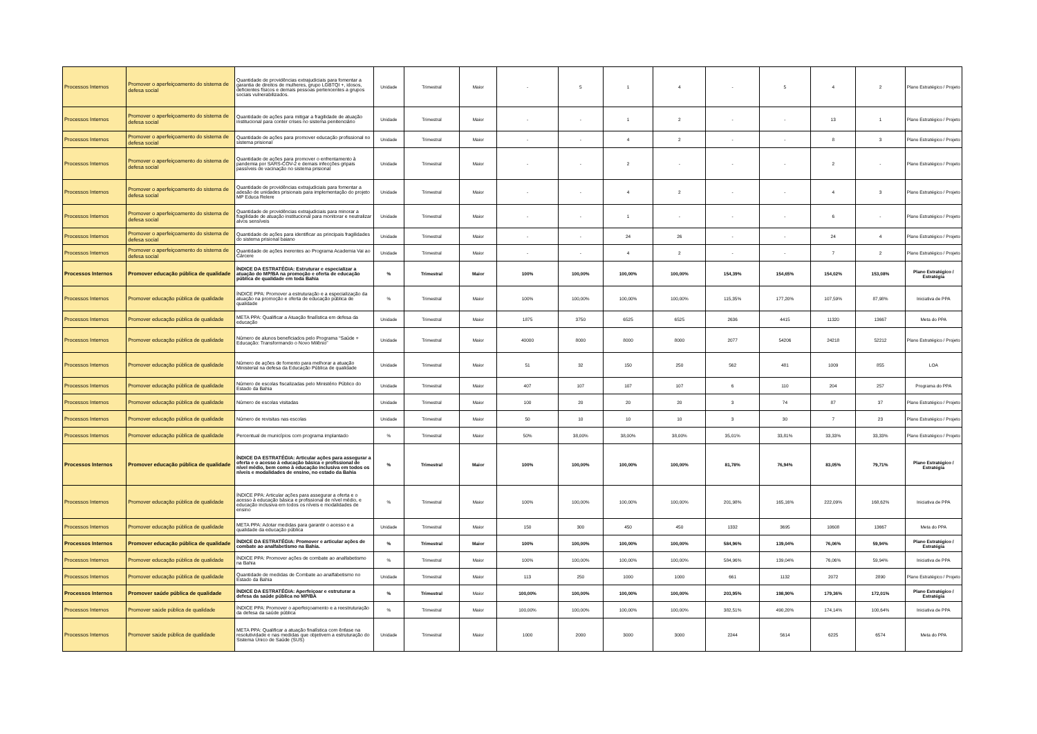| Processos Internos | Promover o aperfeiçoamento do sistema de defesa social | Quantidade de providências extrajudiciais para fomentar a garantia de direitos de mulheres, grupo LGBTQI +, idosos, deficientes físicos e demais pessoas pertencentes a grupos sociais vulnerabilizados. | Unidade | Trimestral | Maior | - | 5 | 1 | 4 | - | 5 | 4 | 2 | Plano Estratégico / Projeto |
| Processos Internos | Promover o aperfeiçoamento do sistema de defesa social | Quantidade de ações para mitigar a fragilidade de atuação institucional para conter crises no sistema penitenciário | Unidade | Trimestral | Maior | - | - | 1 | 2 | - | - | 13 | 1 | Plano Estratégico / Projeto |
| Processos Internos | Promover o aperfeiçoamento do sistema de defesa social | Quantidade de ações para promover educação profissional no sistema prisional | Unidade | Trimestral | Maior | - | - | 4 | 2 | - | - | 8 | 3 | Plano Estratégico / Projeto |
| Processos Internos | Promover o aperfeiçoamento do sistema de defesa social | Quantidade de ações para promover o enfrentamento à pandemia por SARS-COV-2 e demais infecções gripais passíveis de vacinação no sistema prisional | Unidade | Trimestral | Maior | - | - | 2 | - | - | - | 2 | - | Plano Estratégico / Projeto |
| Processos Internos | Promover o aperfeiçoamento do sistema de defesa social | Quantidade de providências extrajudiciais para fomentar a adesão de unidades prisionais para implementação do projeto MP Educa Relere | Unidade | Trimestral | Maior | - | - | 4 | 2 | - | - | 4 | 3 | Plano Estratégico / Projeto |
| Processos Internos | Promover o aperfeiçoamento do sistema de defesa social | Quantidade de providências extrajudiciais para minorar a fragilidade de atuação institucional para monitorar e neutralizar alvos sensíveis | Unidade | Trimestral | Maior | - | - | 1 | - | - | - | 6 | - | Plano Estratégico / Projeto |
| Processos Internos | Promover o aperfeiçoamento do sistema de defesa social | Quantidade de ações para identificar as principais fragilidades do sistema prisional baiano | Unidade | Trimestral | Maior | - | - | 24 | 26 | - | - | 24 | 4 | Plano Estratégico / Projeto |
| Processos Internos | Promover o aperfeiçoamento do sistema de defesa social | Quantidade de ações inerentes ao Programa Academia Vai ao Cárcere | Unidade | Trimestral | Maior | - | - | 4 | 2 | - | - | 7 | 2 | Plano Estratégico / Projeto |
| Processos Internos | Promover educação pública de qualidade | ÍNDICE DA ESTRATÉGIA: Estruturar e especializar a atuação do MP/BA na promoção e oferta de educação pública de qualidade em toda Bahia | % | Trimestral | Maior | 100% | 100,00% | 100,00% | 100,00% | 154,39% | 154,65% | 154,02% | 153,08% | Plano Estratégico / Estratégia |
| Processos Internos | Promover educação pública de qualidade | ÍNDICE PPA: Promover a estruturação e a especialização da atuação na promoção e oferta de educação pública de qualidade | % | Trimestral | Maior | 100% | 100,00% | 100,00% | 100,00% | 115,35% | 177,20% | 107,59% | 87,98% | Iniciativa de PPA |
| Processos Internos | Promover educação pública de qualidade | META PPA: Qualificar a Atuação finalística em defesa da educação | Unidade | Trimestral | Maior | 1875 | 3750 | 6525 | 6525 | 2636 | 4415 | 11320 | 13667 | Meta do PPA |
| Processos Internos | Promover educação pública de qualidade | Número de alunos beneficiados pelo Programa “Saúde + Educação: Transformando o Novo Milênio” | Unidade | Trimestral | Maior | 40000 | 8000 | 8000 | 8000 | 2077 | 54206 | 24218 | 52212 | Plano Estratégico / Projeto |
| Processos Internos | Promover educação pública de qualidade | Número de ações de fomento para melhorar a atuação Ministerial na defesa da Educação Pública de qualidade | Unidade | Trimestral | Maior | 51 | 32 | 150 | 250 | 562 | 481 | 1009 | 855 | LOA |
| Processos Internos | Promover educação pública de qualidade | Número de escolas fiscalizadas pelo Ministério Público do Estado da Bahia | Unidade | Trimestral | Maior | 407 | 107 | 107 | 107 | 6 | 110 | 204 | 257 | Programa do PPA |
| Processos Internos | Promover educação pública de qualidade | Número de escolas visitadas | Unidade | Trimestral | Maior | 100 | 20 | 20 | 20 | 3 | 74 | 87 | 37 | Plano Estratégico / Projeto |
| Processos Internos | Promover educação pública de qualidade | Número de revisitas nas escolas | Unidade | Trimestral | Maior | 50 | 10 | 10 | 10 | 3 | 30 | 7 | 23 | Plano Estratégico / Projeto |
| Processos Internos | Promover educação pública de qualidade | Percentual de municípios com programa implantado | % | Trimestral | Maior | 50% | 38,00% | 38,00% | 38,00% | 35,01% | 33,81% | 33,33% | 33,33% | Plano Estratégico / Projeto |
| Processos Internos | Promover educação pública de qualidade | ÍNDICE DA ESTRATÉGIA: Articular ações para assegurar a oferta e o acesso à educação básica e profissional de nível médio, bem como à educação inclusiva em todos os níveis e modalidades de ensino, no estado da Bahia | % | Trimestral | Maior | 100% | 100,00% | 100,00% | 100,00% | 81,78% | 76,94% | 83,05% | 79,71% | Plano Estratégico / Estratégia |
| Processos Internos | Promover educação pública de qualidade | ÍNDICE PPA: Articular ações para assegurar a oferta e o acesso à educação básica e profissional de nível médio, e educação inclusiva em todos os níveis e modalidades de ensino | % | Trimestral | Maior | 100% | 100,00% | 100,00% | 100,00% | 201,98% | 165,16% | 222,09% | 168,62% | Iniciativa de PPA |
| Processos Internos | Promover educação pública de qualidade | META PPA: Adotar medidas para garantir o acesso e a qualidade da educação pública | Unidade | Trimestral | Maior | 150 | 300 | 450 | 450 | 1332 | 3695 | 10608 | 13667 | Meta do PPA |
| Processos Internos | Promover educação pública de qualidade | ÍNDICE DA ESTRATÉGIA: Promover e articular ações de combate ao analfabetismo na Bahia. | % | Trimestral | Maior | 100% | 100,00% | 100,00% | 100,00% | 584,96% | 139,04% | 76,06% | 59,94% | Plano Estratégico / Estratégia |
| Processos Internos | Promover educação pública de qualidade | ÍNDICE PPA: Promover ações de combate ao analfabetismo na Bahia | % | Trimestral | Maior | 100% | 100,00% | 100,00% | 100,00% | 584,96% | 139,04% | 76,06% | 59,94% | Iniciativa de PPA |
| Processos Internos | Promover educação pública de qualidade | Quantidade de medidas de Combate ao analfabetismo no Estado da Bahia | Unidade | Trimestral | Maior | 113 | 250 | 1000 | 1000 | 661 | 1132 | 2072 | 2890 | Plano Estratégico / Projeto |
| Processos Internos | Promover saúde pública de qualidade | ÍNDICE DA ESTRATÉGIA: Aperfeiçoar e estruturar a defesa da saúde pública no MP/BA | % | Trimestral | Maior | 100,00% | 100,00% | 100,00% | 100,00% | 203,95% | 198,90% | 179,36% | 172,01% | Plano Estratégico / Estratégia |
| Processos Internos | Promover saúde pública de qualidade | ÍNDICE PPA: Promover o aperfeiçoamento e a reestruturação da defesa da saúde pública | % | Trimestral | Maior | 100,00% | 100,00% | 100,00% | 100,00% | 382,51% | 490,20% | 174,14% | 100,64% | Iniciativa de PPA |
| Processos Internos | Promover saúde pública de qualidade | META PPA: Qualificar a atuação finalística com ênfase na resolutividade e nas medidas que objetivem a estruturação do Sistema Único de Saúde (SUS) | Unidade | Trimestral | Maior | 1000 | 2000 | 3000 | 3000 | 2244 | 5614 | 6225 | 6574 | Meta do PPA |